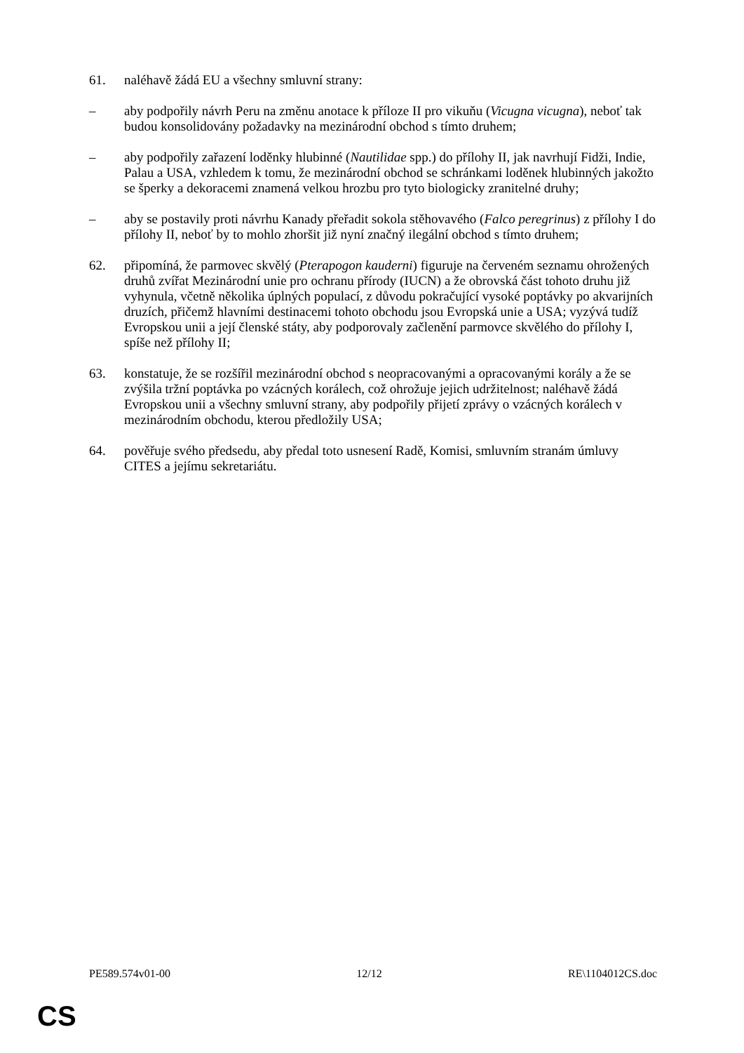61. naléhavě žádá EU a všechny smluvní strany:
– aby podpořily návrh Peru na změnu anotace k příloze II pro vikuňu (Vicugna vicugna), neboť tak budou konsolidovány požadavky na mezinárodní obchod s tímto druhem;
– aby podpořily zařazení loděnky hlubinné (Nautilidae spp.) do přílohy II, jak navrhují Fidži, Indie, Palau a USA, vzhledem k tomu, že mezinárodní obchod se schránkami loděnek hlubinných jakožto se šperky a dekoracemi znamená velkou hrozbu pro tyto biologicky zranitelné druhy;
– aby se postavily proti návrhu Kanady přeřadit sokola stěhovavého (Falco peregrinus) z přílohy I do přílohy II, neboť by to mohlo zhoršit již nyní značný ilegální obchod s tímto druhem;
62. připomíná, že parmovec skvělý (Pterapogon kauderni) figuruje na červeném seznamu ohrožených druhů zvířat Mezinárodní unie pro ochranu přírody (IUCN) a že obrovská část tohoto druhu již vyhynula, včetně několika úplných populací, z důvodu pokračující vysoké poptávky po akvarijních druzích, přičemž hlavními destinacemi tohoto obchodu jsou Evropská unie a USA; vyzývá tudíž Evropskou unii a její členské státy, aby podporovaly začlenění parmovce skvělého do přílohy I, spíše než přílohy II;
63. konstatuje, že se rozšířil mezinárodní obchod s neopracovanými a opracovanými korály a že se zvýšila tržní poptávka po vzácných korálech, což ohrožuje jejich udržitelnost; naléhavě žádá Evropskou unii a všechny smluvní strany, aby podpořily přijetí zprávy o vzácných korálech v mezinárodním obchodu, kterou předložily USA;
64. pověřuje svého předsedu, aby předal toto usnesení Radě, Komisi, smluvním stranám úmluvy CITES a jejímu sekretariátu.
PE589.574v01-00 12/12 RE\1104012CS.doc
CS